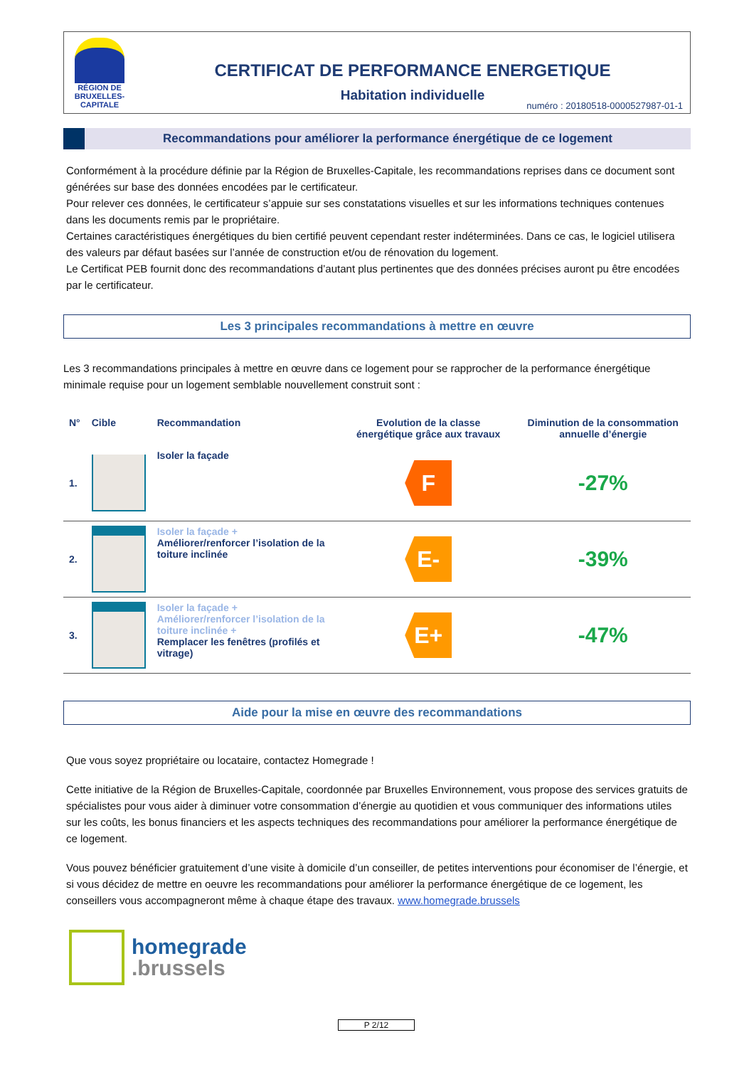RÉGION DE
BRUXELLES-
CAPITALE
CERTIFICAT DE PERFORMANCE ENERGETIQUE
Habitation individuelle
numéro : 20180518-0000527987-01-1
Recommandations pour améliorer la performance énergétique de ce logement
Conformément à la procédure définie par la Région de Bruxelles-Capitale, les recommandations reprises dans ce document sont générées sur base des données encodées par le certificateur.
Pour relever ces données, le certificateur s’appuie sur ses constatations visuelles et sur les informations techniques contenues dans les documents remis par le propriétaire.
Certaines caractéristiques énergétiques du bien certifié peuvent cependant rester indéterminées. Dans ce cas, le logiciel utilisera des valeurs par défaut basées sur l’année de construction et/ou de rénovation du logement.
Le Certificat PEB fournit donc des recommandations d’autant plus pertinentes que des données précises auront pu être encodées par le certificateur.
Les 3 principales recommandations à mettre en œuvre
Les 3 recommandations principales à mettre en œuvre dans ce logement pour se rapprocher de la performance énergétique minimale requise pour un logement semblable nouvellement construit sont :
| N° | Cible | Recommandation | Evolution de la classe énergétique grâce aux travaux | Diminution de la consommation annuelle d’énergie |
| --- | --- | --- | --- | --- |
| 1. | | Isoler la façade | F | -27% |
| 2. | | Isoler la façade + Améliorer/renforcer l’isolation de la toiture inclinée | E- | -39% |
| 3. | | Isoler la façade + Améliorer/renforcer l’isolation de la toiture inclinée + Remplacer les fenêtres (profilés et vitrage) | E+ | -47% |
Aide pour la mise en œuvre des recommandations
Que vous soyez propriétaire ou locataire, contactez Homegrade !
Cette initiative de la Région de Bruxelles-Capitale, coordonnée par Bruxelles Environnement, vous propose des services gratuits de spécialistes pour vous aider à diminuer votre consommation d’énergie au quotidien et vous communiquer des informations utiles sur les coûts, les bonus financiers et les aspects techniques des recommandations pour améliorer la performance énergétique de ce logement.
Vous pouvez bénéficier gratuitement d’une visite à domicile d’un conseiller, de petites interventions pour économiser de l’énergie, et si vous décidez de mettre en oeuvre les recommandations pour améliorer la performance énergétique de ce logement, les conseillers vous accompagneront même à chaque étape des travaux. www.homegrade.brussels
homegrade
.brussels
P 2/12